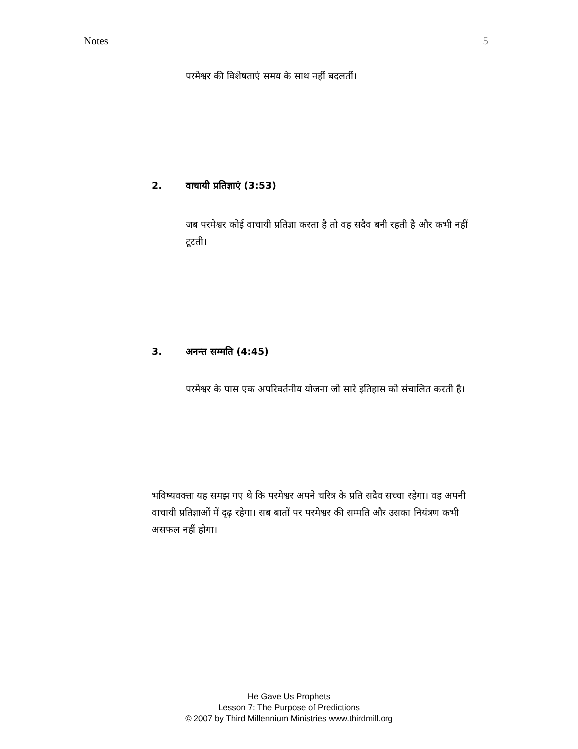Notes 5
परमेश्वर की विशेषताएं समय के साथ नहीं बदलतीं।
2. वाचायी प्रतिज्ञाएं (3:53)
जब परमेश्वर कोई वाचायी प्रतिज्ञा करता है तो वह सदैव बनी रहती है और कभी नहीं टूटती।
3. अनन्त सम्मति (4:45)
परमेश्वर के पास एक अपरिवर्तनीय योजना जो सारे इतिहास को संचालित करती है।
भविष्यवक्ता यह समझ गए थे कि परमेश्वर अपने चरित्र के प्रति सदैव सच्चा रहेगा। वह अपनी वाचायी प्रतिज्ञाओं में दृढ़ रहेगा। सब बातों पर परमेश्वर की सम्मति और उसका नियंत्रण कभी असफल नहीं होगा।
He Gave Us Prophets
Lesson 7: The Purpose of Predictions
© 2007 by Third Millennium Ministries www.thirdmill.org